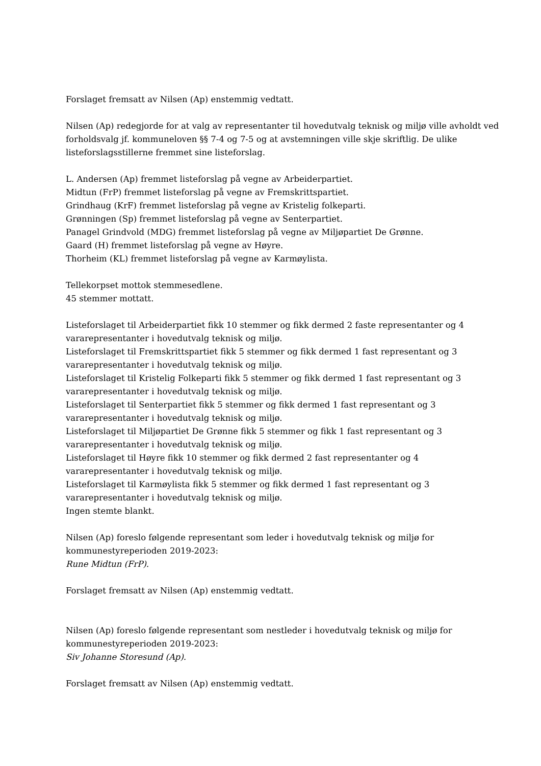Forslaget fremsatt av Nilsen (Ap) enstemmig vedtatt.
Nilsen (Ap) redegjorde for at valg av representanter til hovedutvalg teknisk og miljø ville avholdt ved forholdsvalg jf. kommuneloven §§ 7-4 og 7-5 og at avstemningen ville skje skriftlig. De ulike listeforslagsstillerne fremmet sine listeforslag.
L. Andersen (Ap) fremmet listeforslag på vegne av Arbeiderpartiet.
Midtun (FrP) fremmet listeforslag på vegne av Fremskrittspartiet.
Grindhaug (KrF) fremmet listeforslag på vegne av Kristelig folkeparti.
Grønningen (Sp) fremmet listeforslag på vegne av Senterpartiet.
Panagel Grindvold (MDG) fremmet listeforslag på vegne av Miljøpartiet De Grønne.
Gaard (H) fremmet listeforslag på vegne av Høyre.
Thorheim (KL) fremmet listeforslag på vegne av Karmøylista.
Tellekorpset mottok stemmesedlene.
45 stemmer mottatt.
Listeforslaget til Arbeiderpartiet fikk 10 stemmer og fikk dermed 2 faste representanter og 4 vararepresentanter i hovedutvalg teknisk og miljø.
Listeforslaget til Fremskrittspartiet fikk 5 stemmer og fikk dermed 1 fast representant og 3 vararepresentanter i hovedutvalg teknisk og miljø.
Listeforslaget til Kristelig Folkeparti fikk 5 stemmer og fikk dermed 1 fast representant og 3 vararepresentanter i hovedutvalg teknisk og miljø.
Listeforslaget til Senterpartiet fikk 5 stemmer og fikk dermed 1 fast representant og 3 vararepresentanter i hovedutvalg teknisk og miljø.
Listeforslaget til Miljøpartiet De Grønne fikk 5 stemmer og fikk 1 fast representant og 3 vararepresentanter i hovedutvalg teknisk og miljø.
Listeforslaget til Høyre fikk 10 stemmer og fikk dermed 2 fast representanter og 4 vararepresentanter i hovedutvalg teknisk og miljø.
Listeforslaget til Karmøylista fikk 5 stemmer og fikk dermed 1 fast representant og 3 vararepresentanter i hovedutvalg teknisk og miljø.
Ingen stemte blankt.
Nilsen (Ap) foreslo følgende representant som leder i hovedutvalg teknisk og miljø for kommunestyreperioden 2019-2023:
Rune Midtun (FrP).
Forslaget fremsatt av Nilsen (Ap) enstemmig vedtatt.
Nilsen (Ap) foreslo følgende representant som nestleder i hovedutvalg teknisk og miljø for kommunestyreperioden 2019-2023:
Siv Johanne Storesund (Ap).
Forslaget fremsatt av Nilsen (Ap) enstemmig vedtatt.